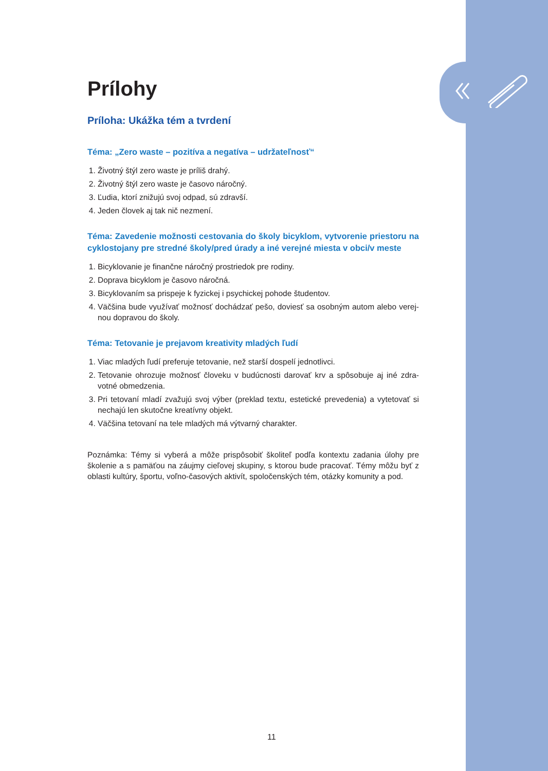Prílohy
Príloha: Ukážka tém a tvrdení
Téma: „Zero waste – pozitíva a negatíva – udržateľnosť“
1. Životný štýl zero waste je príliš drahý.
2. Životný štýl zero waste je časovo náročný.
3. Ľudia, ktorí znižujú svoj odpad, sú zdravší.
4. Jeden človek aj tak nič nezmení.
Téma: Zavedenie možnosti cestovania do školy bicyklom, vytvorenie priestoru na cyklostojany pre stredné školy/pred úrady a iné verejné miesta v obci/v meste
1. Bicyklovanie je finančne náročný prostriedok pre rodiny.
2. Doprava bicyklom je časovo náročná.
3. Bicyklovaním sa prispeje k fyzickej i psychickej pohode študentov.
4. Väčšina bude využívať možnosť dochádzať pešo, doviesť sa osobným autom alebo verej­nou dopravou do školy.
Téma: Tetovanie je prejavom kreativity mladých ľudí
1. Viac mladých ľudí preferuje tetovanie, než starší dospelí jednotlivci.
2. Tetovanie ohrozuje možnosť človeku v budúcnosti darovať krv a spôsobuje aj iné zdra­votné obmedzenia.
3. Pri tetovaní mladí zvažujú svoj výber (preklad textu, estetické prevedenia) a vytetovať si nechajú len skutočne kreatívny objekt.
4. Väčšina tetovaní na tele mladých má výtvarný charakter.
Poznámka: Témy si vyberá a môže prispôsobiť školiteľ podľa kontextu zadania úlohy pre školenie a s pamäťou na záujmy cieľovej skupiny, s ktorou bude pracovať. Témy môžu byť z oblasti kultúry, športu, voľno-časových aktivít, spoločenských tém, otázky komunity a pod.
11